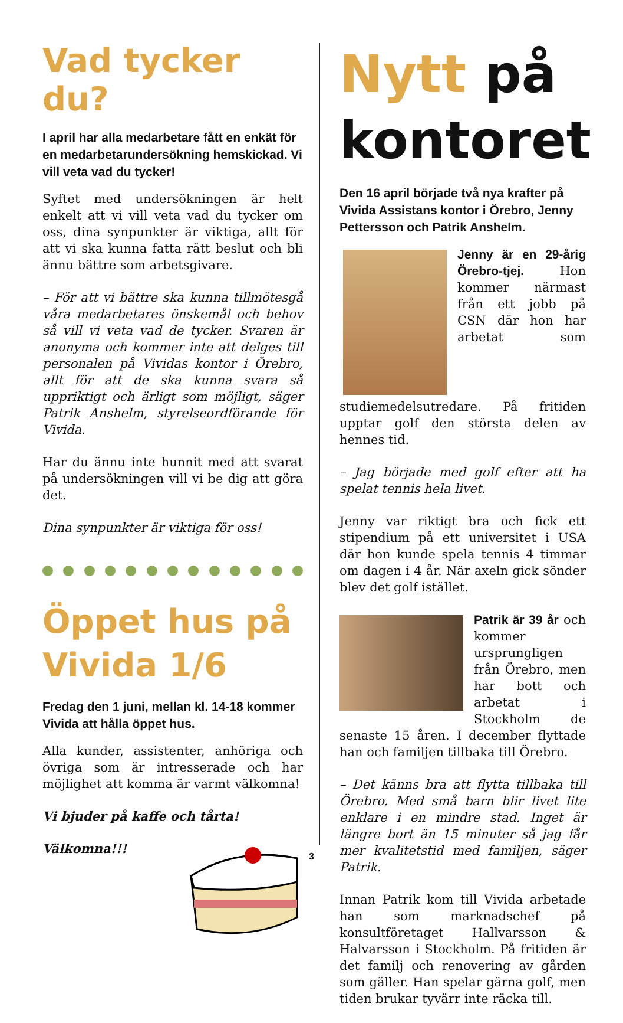Vad tycker du?
I april har alla medarbetare fått en enkät för en medarbetarundersökning hemskickad. Vi vill veta vad du tycker!
Syftet med undersökningen är helt enkelt att vi vill veta vad du tycker om oss, dina synpunkter är viktiga, allt för att vi ska kunna fatta rätt beslut och bli ännu bättre som arbetsgivare.
– För att vi bättre ska kunna tillmötesgå våra medarbetares önskemål och behov så vill vi veta vad de tycker. Svaren är anonyma och kommer inte att delges till personalen på Vividas kontor i Örebro, allt för att de ska kunna svara så uppriktigt och ärligt som möjligt, säger Patrik Anshelm, styrelseordförande för Vivida.
Har du ännu inte hunnit med att svarat på undersökningen vill vi be dig att göra det.
Dina synpunkter är viktiga för oss!
Öppet hus på Vivida 1/6
Fredag den 1 juni, mellan kl. 14-18 kommer Vivida att hålla öppet hus.
Alla kunder, assistenter, anhöriga och övriga som är intresserade och har möjlighet att komma är varmt välkomna!
Vi bjuder på kaffe och tårta!
Välkomna!!!
Nytt på kontoret
Den 16 april började två nya krafter på Vivida Assistans kontor i Örebro, Jenny Pettersson och Patrik Anshelm.
Jenny är en 29-årig Örebro-tjej. Hon kommer närmast från ett jobb på CSN där hon har arbetat som studiemedelsutredare. På fritiden upptar golf den största delen av hennes tid.
– Jag började med golf efter att ha spelat tennis hela livet.
Jenny var riktigt bra och fick ett stipendium på ett universitet i USA där hon kunde spela tennis 4 timmar om dagen i 4 år. När axeln gick sönder blev det golf istället.
Patrik är 39 år och kommer ursprungligen från Örebro, men har bott och arbetat i Stockholm de senaste 15 åren. I december flyttade han och familjen tillbaka till Örebro.
– Det känns bra att flytta tillbaka till Örebro. Med små barn blir livet lite enklare i en mindre stad. Inget är längre bort än 15 minuter så jag får mer kvalitetstid med familjen, säger Patrik.
Innan Patrik kom till Vivida arbetade han som marknadschef på konsultföretaget Hallvarsson & Halvarsson i Stockholm. På fritiden är det familj och renovering av gården som gäller. Han spelar gärna golf, men tiden brukar tyvärr inte räcka till.
3